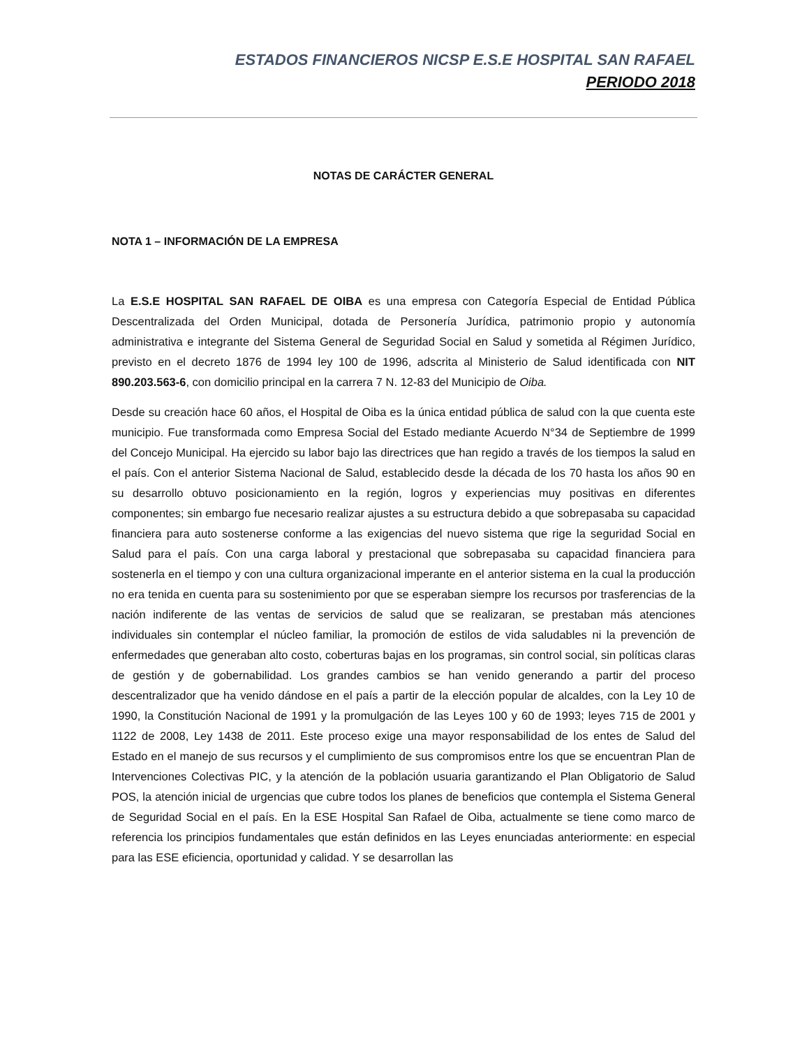ESTADOS FINANCIEROS NICSP E.S.E HOSPITAL SAN RAFAEL
PERIODO 2018
NOTAS DE CARÁCTER GENERAL
NOTA 1 – INFORMACIÓN DE LA EMPRESA
La E.S.E HOSPITAL SAN RAFAEL DE OIBA es una empresa con Categoría Especial de Entidad Pública Descentralizada del Orden Municipal, dotada de Personería Jurídica, patrimonio propio y autonomía administrativa e integrante del Sistema General de Seguridad Social en Salud y sometida al Régimen Jurídico, previsto en el decreto 1876 de 1994 ley 100 de 1996, adscrita al Ministerio de Salud identificada con NIT 890.203.563-6, con domicilio principal en la carrera 7 N. 12-83 del Municipio de Oiba.
Desde su creación hace 60 años, el Hospital de Oiba es la única entidad pública de salud con la que cuenta este municipio. Fue transformada como Empresa Social del Estado mediante Acuerdo N°34 de Septiembre de 1999 del Concejo Municipal. Ha ejercido su labor bajo las directrices que han regido a través de los tiempos la salud en el país. Con el anterior Sistema Nacional de Salud, establecido desde la década de los 70 hasta los años 90 en su desarrollo obtuvo posicionamiento en la región, logros y experiencias muy positivas en diferentes componentes; sin embargo fue necesario realizar ajustes a su estructura debido a que sobrepasaba su capacidad financiera para auto sostenerse conforme a las exigencias del nuevo sistema que rige la seguridad Social en Salud para el país. Con una carga laboral y prestacional que sobrepasaba su capacidad financiera para sostenerla en el tiempo y con una cultura organizacional imperante en el anterior sistema en la cual la producción no era tenida en cuenta para su sostenimiento por que se esperaban siempre los recursos por trasferencias de la nación indiferente de las ventas de servicios de salud que se realizaran, se prestaban más atenciones individuales sin contemplar el núcleo familiar, la promoción de estilos de vida saludables ni la prevención de enfermedades que generaban alto costo, coberturas bajas en los programas, sin control social, sin políticas claras de gestión y de gobernabilidad. Los grandes cambios se han venido generando a partir del proceso descentralizador que ha venido dándose en el país a partir de la elección popular de alcaldes, con la Ley 10 de 1990, la Constitución Nacional de 1991 y la promulgación de las Leyes 100 y 60 de 1993; leyes 715 de 2001 y 1122 de 2008, Ley 1438 de 2011. Este proceso exige una mayor responsabilidad de los entes de Salud del Estado en el manejo de sus recursos y el cumplimiento de sus compromisos entre los que se encuentran Plan de Intervenciones Colectivas PIC, y la atención de la población usuaria garantizando el Plan Obligatorio de Salud POS, la atención inicial de urgencias que cubre todos los planes de beneficios que contempla el Sistema General de Seguridad Social en el país. En la ESE Hospital San Rafael de Oiba, actualmente se tiene como marco de referencia los principios fundamentales que están definidos en las Leyes enunciadas anteriormente: en especial para las ESE eficiencia, oportunidad y calidad. Y se desarrollan las